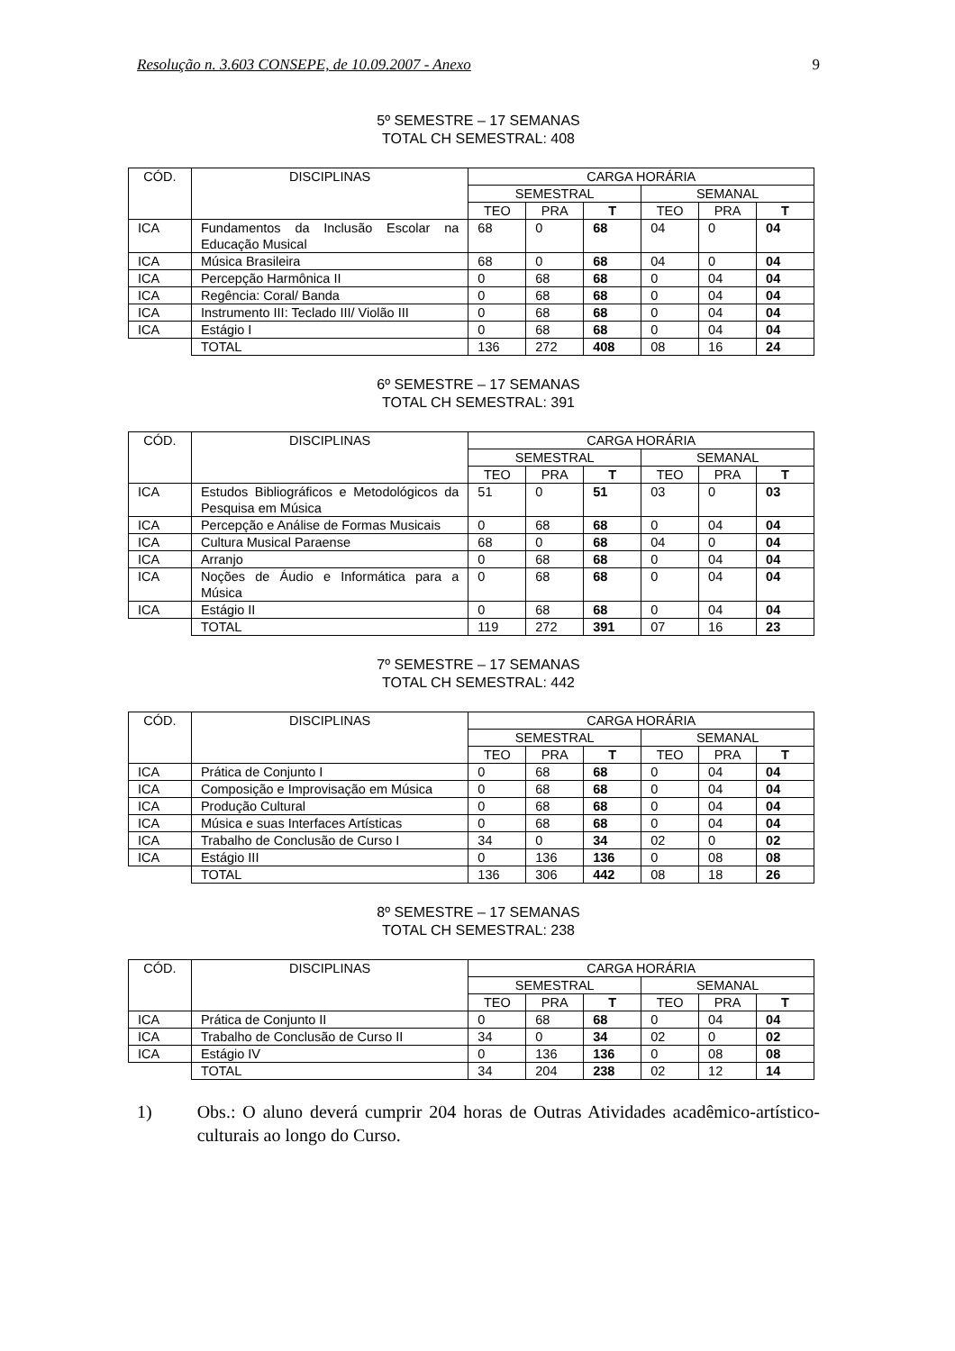Resolução n. 3.603 CONSEPE, de 10.09.2007 - Anexo 9
5º SEMESTRE – 17 SEMANAS
TOTAL CH SEMESTRAL: 408
| CÓD. | DISCIPLINAS | CARGA HORÁRIA | | | | | |
| --- | --- | --- | --- | --- | --- | --- | --- |
| | | SEMESTRAL | | | SEMANAL | | |
| | | TEO | PRA | T | TEO | PRA | T |
| ICA | Fundamentos da Inclusão Escolar na Educação Musical | 68 | 0 | 68 | 04 | 0 | 04 |
| ICA | Música Brasileira | 68 | 0 | 68 | 04 | 0 | 04 |
| ICA | Percepção Harmônica II | 0 | 68 | 68 | 0 | 04 | 04 |
| ICA | Regência: Coral/ Banda | 0 | 68 | 68 | 0 | 04 | 04 |
| ICA | Instrumento III: Teclado III/ Violão III | 0 | 68 | 68 | 0 | 04 | 04 |
| ICA | Estágio I | 0 | 68 | 68 | 0 | 04 | 04 |
| | TOTAL | 136 | 272 | 408 | 08 | 16 | 24 |
6º SEMESTRE – 17 SEMANAS
TOTAL CH SEMESTRAL: 391
| CÓD. | DISCIPLINAS | CARGA HORÁRIA | | | | | |
| --- | --- | --- | --- | --- | --- | --- | --- |
| | | SEMESTRAL | | | SEMANAL | | |
| | | TEO | PRA | T | TEO | PRA | T |
| ICA | Estudos Bibliográficos e Metodológicos da Pesquisa em Música | 51 | 0 | 51 | 03 | 0 | 03 |
| ICA | Percepção e Análise de Formas Musicais | 0 | 68 | 68 | 0 | 04 | 04 |
| ICA | Cultura Musical Paraense | 68 | 0 | 68 | 04 | 0 | 04 |
| ICA | Arranjo | 0 | 68 | 68 | 0 | 04 | 04 |
| ICA | Noções de Áudio e Informática para a Música | 0 | 68 | 68 | 0 | 04 | 04 |
| ICA | Estágio II | 0 | 68 | 68 | 0 | 04 | 04 |
| | TOTAL | 119 | 272 | 391 | 07 | 16 | 23 |
7º SEMESTRE – 17 SEMANAS
TOTAL CH SEMESTRAL: 442
| CÓD. | DISCIPLINAS | CARGA HORÁRIA | | | | | |
| --- | --- | --- | --- | --- | --- | --- | --- |
| | | SEMESTRAL | | | SEMANAL | | |
| | | TEO | PRA | T | TEO | PRA | T |
| ICA | Prática de Conjunto I | 0 | 68 | 68 | 0 | 04 | 04 |
| ICA | Composição e Improvisação em Música | 0 | 68 | 68 | 0 | 04 | 04 |
| ICA | Produção Cultural | 0 | 68 | 68 | 0 | 04 | 04 |
| ICA | Música e suas Interfaces Artísticas | 0 | 68 | 68 | 0 | 04 | 04 |
| ICA | Trabalho de Conclusão de Curso I | 34 | 0 | 34 | 02 | 0 | 02 |
| ICA | Estágio III | 0 | 136 | 136 | 0 | 08 | 08 |
| | TOTAL | 136 | 306 | 442 | 08 | 18 | 26 |
8º SEMESTRE – 17 SEMANAS
TOTAL CH SEMESTRAL: 238
| CÓD. | DISCIPLINAS | CARGA HORÁRIA | | | | | |
| --- | --- | --- | --- | --- | --- | --- | --- |
| | | SEMESTRAL | | | SEMANAL | | |
| | | TEO | PRA | T | TEO | PRA | T |
| ICA | Prática de Conjunto II | 0 | 68 | 68 | 0 | 04 | 04 |
| ICA | Trabalho de Conclusão de Curso II | 34 | 0 | 34 | 02 | 0 | 02 |
| ICA | Estágio IV | 0 | 136 | 136 | 0 | 08 | 08 |
| | TOTAL | 34 | 204 | 238 | 02 | 12 | 14 |
1) Obs.: O aluno deverá cumprir 204 horas de Outras Atividades acadêmico-artístico-culturais ao longo do Curso.